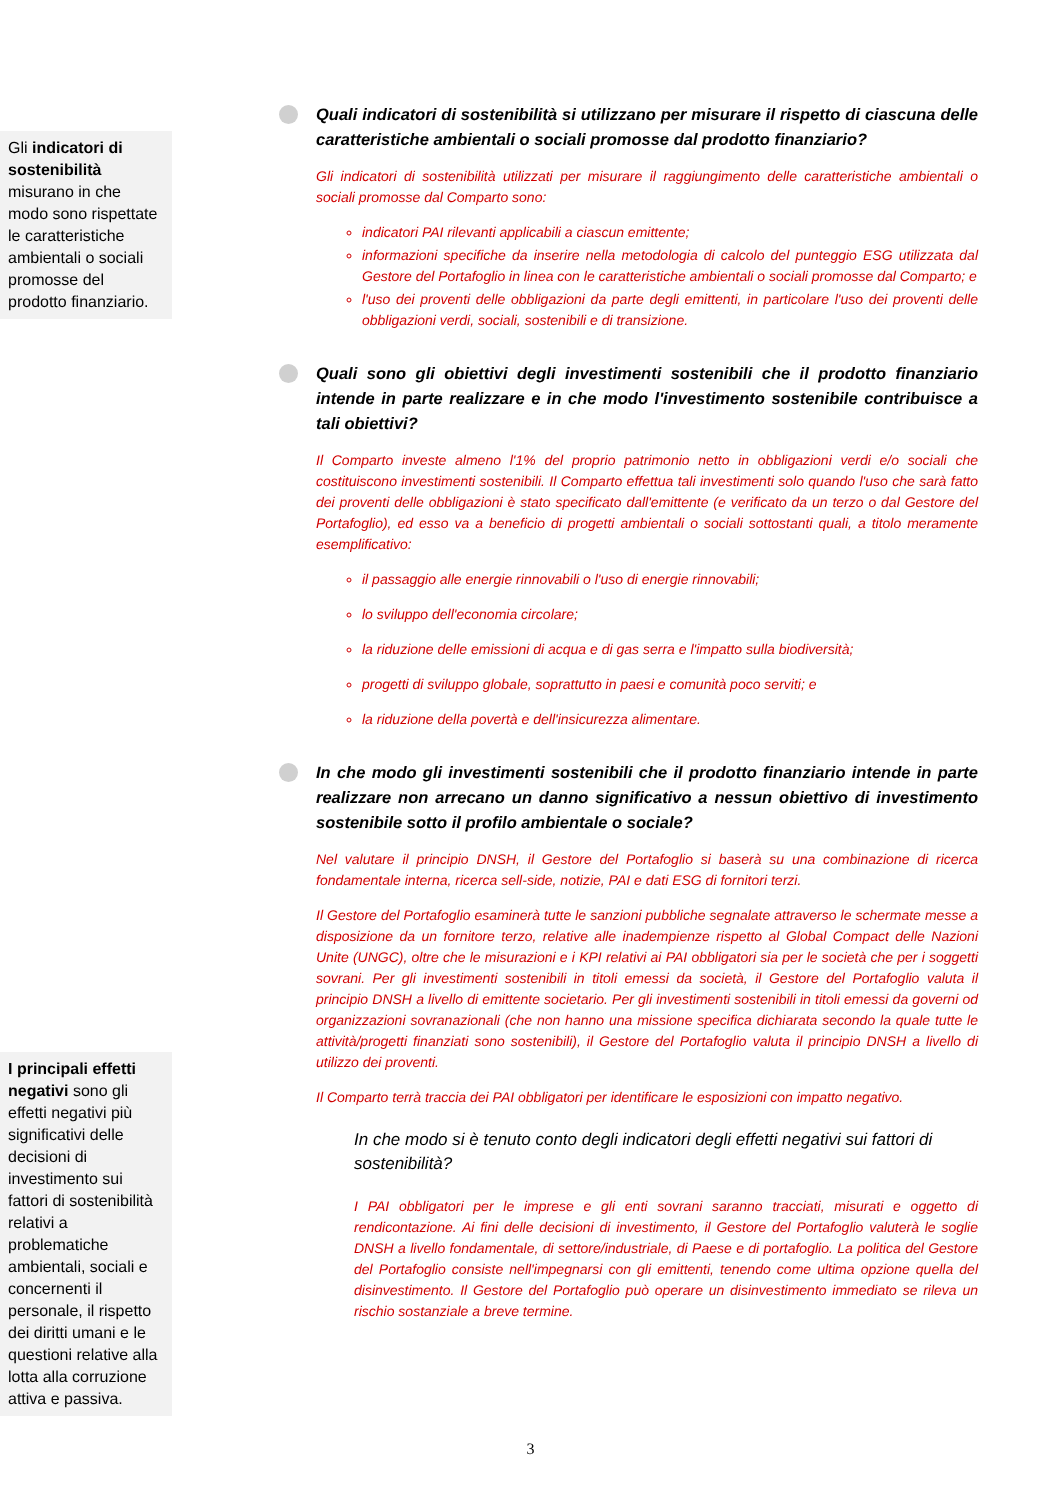Gli indicatori di sostenibilità misurano in che modo sono rispettate le caratteristiche ambientali o sociali promosse del prodotto finanziario.
I principali effetti negativi sono gli effetti negativi più significativi delle decisioni di investimento sui fattori di sostenibilità relativi a problematiche ambientali, sociali e concernenti il personale, il rispetto dei diritti umani e le questioni relative alla lotta alla corruzione attiva e passiva.
Quali indicatori di sostenibilità si utilizzano per misurare il rispetto di ciascuna delle caratteristiche ambientali o sociali promosse dal prodotto finanziario?
Gli indicatori di sostenibilità utilizzati per misurare il raggiungimento delle caratteristiche ambientali o sociali promosse dal Comparto sono:
indicatori PAI rilevanti applicabili a ciascun emittente;
informazioni specifiche da inserire nella metodologia di calcolo del punteggio ESG utilizzata dal Gestore del Portafoglio in linea con le caratteristiche ambientali o sociali promosse dal Comparto; e
l'uso dei proventi delle obbligazioni da parte degli emittenti, in particolare l'uso dei proventi delle obbligazioni verdi, sociali, sostenibili e di transizione.
Quali sono gli obiettivi degli investimenti sostenibili che il prodotto finanziario intende in parte realizzare e in che modo l'investimento sostenibile contribuisce a tali obiettivi?
Il Comparto investe almeno l'1% del proprio patrimonio netto in obbligazioni verdi e/o sociali che costituiscono investimenti sostenibili. Il Comparto effettua tali investimenti solo quando l'uso che sarà fatto dei proventi delle obbligazioni è stato specificato dall'emittente (e verificato da un terzo o dal Gestore del Portafoglio), ed esso va a beneficio di progetti ambientali o sociali sottostanti quali, a titolo meramente esemplificativo:
il passaggio alle energie rinnovabili o l'uso di energie rinnovabili;
lo sviluppo dell'economia circolare;
la riduzione delle emissioni di acqua e di gas serra e l'impatto sulla biodiversità;
progetti di sviluppo globale, soprattutto in paesi e comunità poco serviti; e
la riduzione della povertà e dell'insicurezza alimentare.
In che modo gli investimenti sostenibili che il prodotto finanziario intende in parte realizzare non arrecano un danno significativo a nessun obiettivo di investimento sostenibile sotto il profilo ambientale o sociale?
Nel valutare il principio DNSH, il Gestore del Portafoglio si baserà su una combinazione di ricerca fondamentale interna, ricerca sell-side, notizie, PAI e dati ESG di fornitori terzi.
Il Gestore del Portafoglio esaminerà tutte le sanzioni pubbliche segnalate attraverso le schermate messe a disposizione da un fornitore terzo, relative alle inadempienze rispetto al Global Compact delle Nazioni Unite (UNGC), oltre che le misurazioni e i KPI relativi ai PAI obbligatori sia per le società che per i soggetti sovrani. Per gli investimenti sostenibili in titoli emessi da società, il Gestore del Portafoglio valuta il principio DNSH a livello di emittente societario. Per gli investimenti sostenibili in titoli emessi da governi od organizzazioni sovranazionali (che non hanno una missione specifica dichiarata secondo la quale tutte le attività/progetti finanziati sono sostenibili), il Gestore del Portafoglio valuta il principio DNSH a livello di utilizzo dei proventi.
Il Comparto terrà traccia dei PAI obbligatori per identificare le esposizioni con impatto negativo.
In che modo si è tenuto conto degli indicatori degli effetti negativi sui fattori di sostenibilità?
I PAI obbligatori per le imprese e gli enti sovrani saranno tracciati, misurati e oggetto di rendicontazione. Ai fini delle decisioni di investimento, il Gestore del Portafoglio valuterà le soglie DNSH a livello fondamentale, di settore/industriale, di Paese e di portafoglio. La politica del Gestore del Portafoglio consiste nell'impegnarsi con gli emittenti, tenendo come ultima opzione quella del disinvestimento. Il Gestore del Portafoglio può operare un disinvestimento immediato se rileva un rischio sostanziale a breve termine.
3